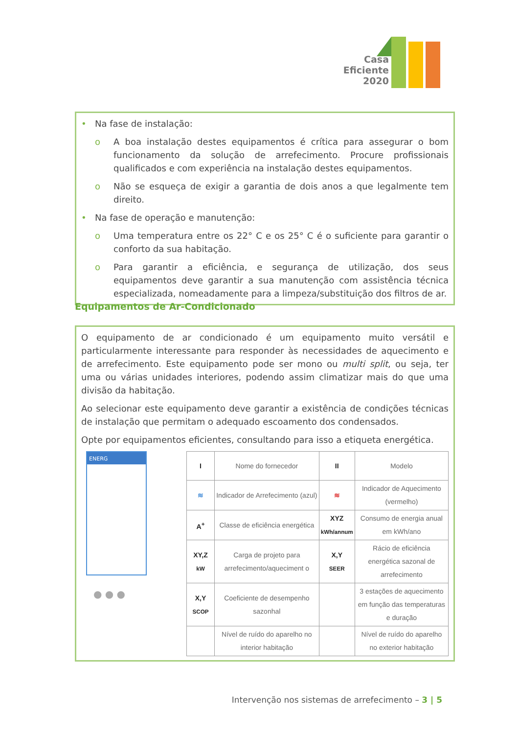Casa
Eficiente
2020
• Na fase de instalação:
o A boa instalação destes equipamentos é crítica para assegurar o bom funcionamento da solução de arrefecimento. Procure profissionais qualificados e com experiência na instalação destes equipamentos.
o Não se esqueça de exigir a garantia de dois anos a que legalmente tem direito.
• Na fase de operação e manutenção:
o Uma temperatura entre os 22° C e os 25° C é o suficiente para garantir o conforto da sua habitação.
o Para garantir a eficiência, e segurança de utilização, dos seus equipamentos deve garantir a sua manutenção com assistência técnica especializada, nomeadamente para a limpeza/substituição dos filtros de ar.
Equipamentos de Ar-Condicionado
O equipamento de ar condicionado é um equipamento muito versátil e particularmente interessante para responder às necessidades de aquecimento e de arrefecimento. Este equipamento pode ser mono ou multi split, ou seja, ter uma ou várias unidades interiores, podendo assim climatizar mais do que uma divisão da habitação.
Ao selecionar este equipamento deve garantir a existência de condições técnicas de instalação que permitam o adequado escoamento dos condensados.
Opte por equipamentos eficientes, consultando para isso a etiqueta energética.
ENERG
● ● ●
| I | Nome do fornecedor | II | Modelo |
| ≋ | Indicador de Arrefecimento (azul) | ≋ | Indicador de Aquecimento (vermelho) |
| A<sup>+</sup> | Classe de eficiência energética | XYZ kWh/annum | Consumo de energia anual em kWh/ano |
| XY,Z kW | Carga de projeto para arrefecimento/aqueciment o | X,Y SEER | Rácio de eficiência energética sazonal de arrefecimento |
| X,Y SCOP | Coeficiente de desempenho sazonhal | | 3 estações de aquecimento em função das temperaturas e duração |
| | Nível de ruído do aparelho no interior habitação | | Nível de ruído do aparelho no exterior habitação |
Intervenção nos sistemas de arrefecimento – 3 | 5